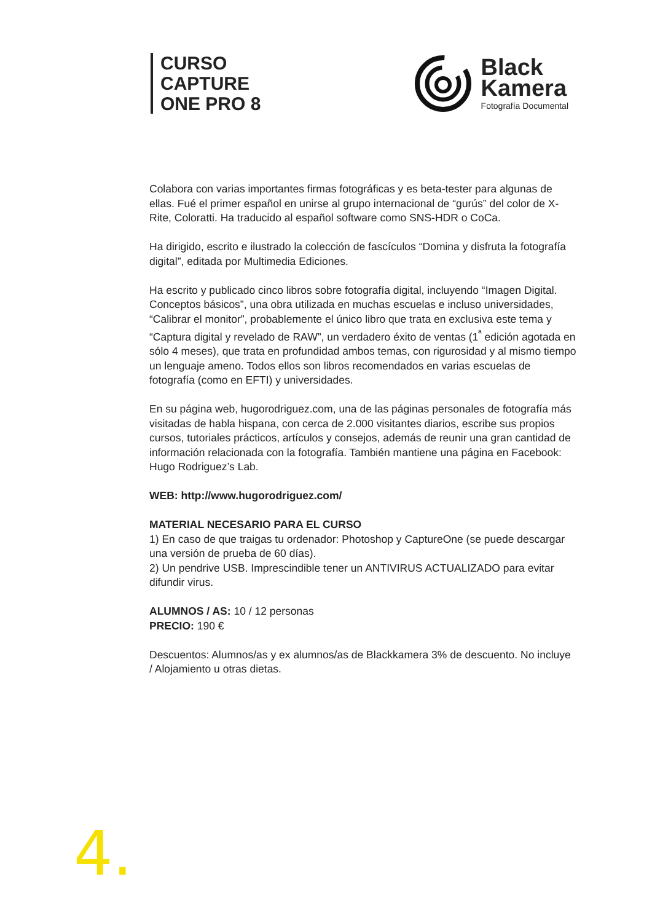CURSO
CAPTURE
ONE PRO 8
Black
Kamera
Fotografía Documental
Colabora con varias importantes firmas fotográficas y es beta-tester para algunas de ellas. Fué el primer español en unirse al grupo internacional de “gurús” del color de X-Rite, Coloratti. Ha traducido al español software como SNS-HDR o CoCa.
Ha dirigido, escrito e ilustrado la colección de fascículos “Domina y disfruta la fotografía digital”, editada por Multimedia Ediciones.
Ha escrito y publicado cinco libros sobre fotografía digital, incluyendo “Imagen Digital. Conceptos básicos”, una obra utilizada en muchas escuelas e incluso universidades, “Calibrar el monitor”, probablemente el único libro que trata en exclusiva este tema y “Captura digital y revelado de RAW”, un verdadero éxito de ventas (1<sup>ª</sup> edición agotada en sólo 4 meses), que trata en profundidad ambos temas, con rigurosidad y al mismo tiempo un lenguaje ameno. Todos ellos son libros recomendados en varias escuelas de fotografía (como en EFTI) y universidades.
En su página web, hugorodriguez.com, una de las páginas personales de fotografía más visitadas de habla hispana, con cerca de 2.000 visitantes diarios, escribe sus propios cursos, tutoriales prácticos, artículos y consejos, además de reunir una gran cantidad de información relacionada con la fotografía. También mantiene una página en Facebook: Hugo Rodriguez’s Lab.
WEB: http://www.hugorodriguez.com/
MATERIAL NECESARIO PARA EL CURSO
1) En caso de que traigas tu ordenador: Photoshop y CaptureOne (se puede descargar una versión de prueba de 60 días).
2) Un pendrive USB. Imprescindible tener un ANTIVIRUS ACTUALIZADO para evitar difundir virus.
ALUMNOS / AS: 10 / 12 personas
PRECIO: 190 €
Descuentos: Alumnos/as y ex alumnos/as de Blackkamera 3% de descuento. No incluye / Alojamiento u otras dietas.
4.